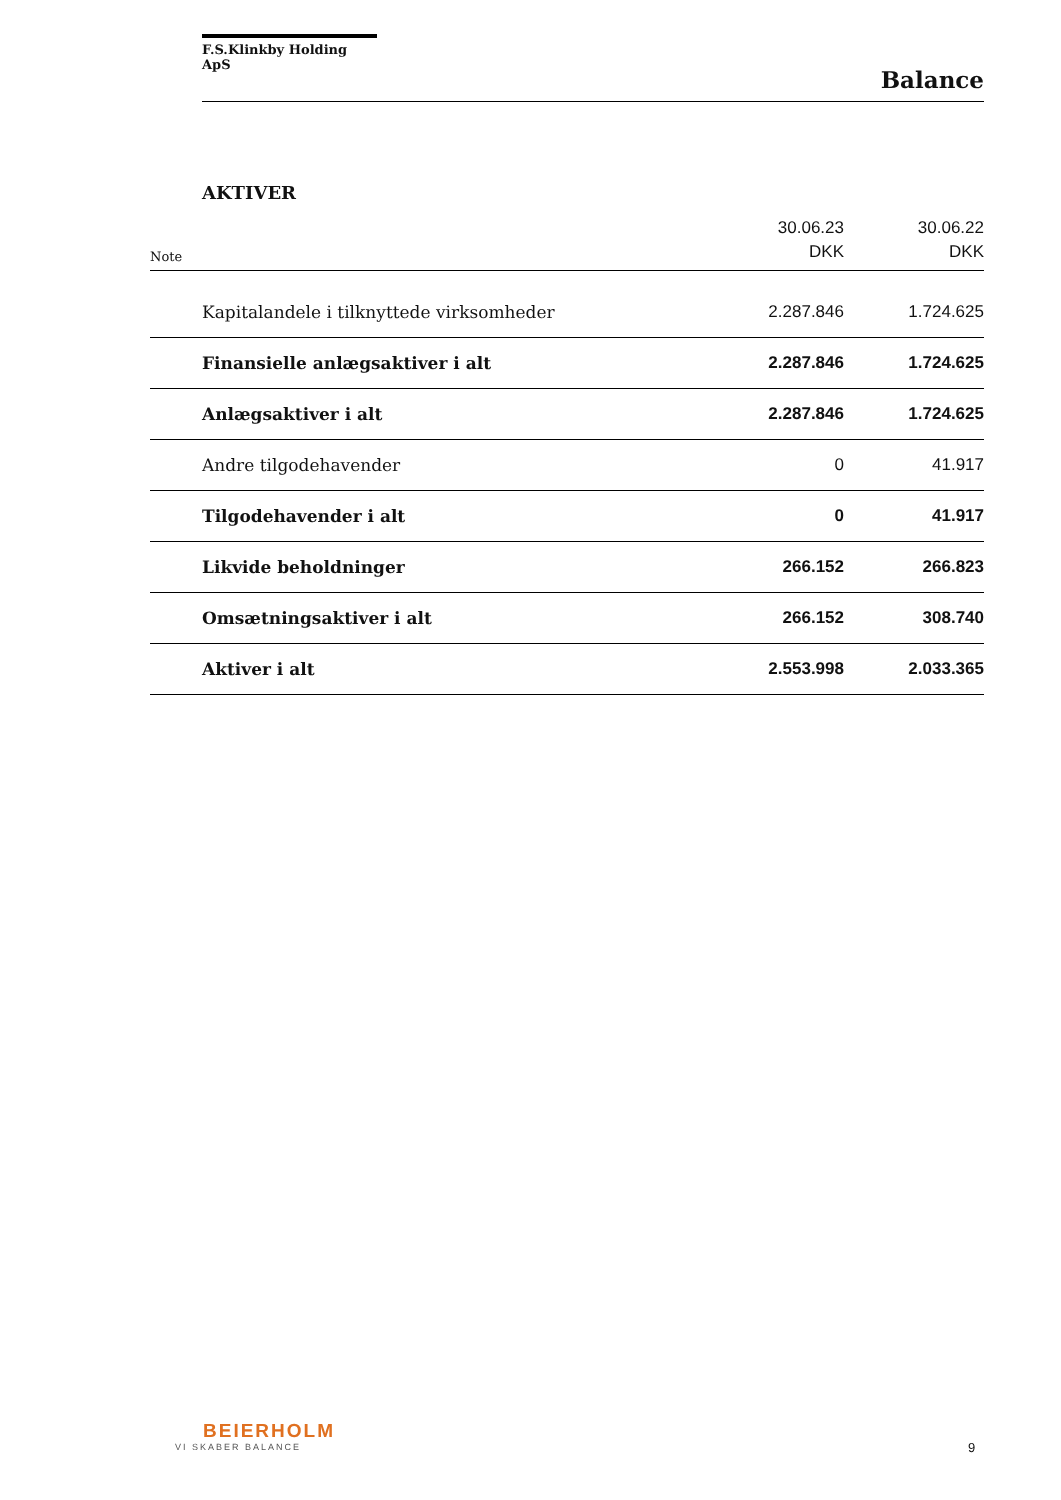F.S.Klinkby Holding ApS
Balance
AKTIVER
| Note | | 30.06.23 DKK | 30.06.22 DKK |
| | Kapitalandele i tilknyttede virksomheder | 2.287.846 | 1.724.625 |
| | Finansielle anlægsaktiver i alt | 2.287.846 | 1.724.625 |
| | Anlægsaktiver i alt | 2.287.846 | 1.724.625 |
| | Andre tilgodehavender | 0 | 41.917 |
| | Tilgodehavender i alt | 0 | 41.917 |
| | Likvide beholdninger | 266.152 | 266.823 |
| | Omsætningsaktiver i alt | 266.152 | 308.740 |
| | Aktiver i alt | 2.553.998 | 2.033.365 |
BEIERHOLM
VI SKABER BALANCE
9